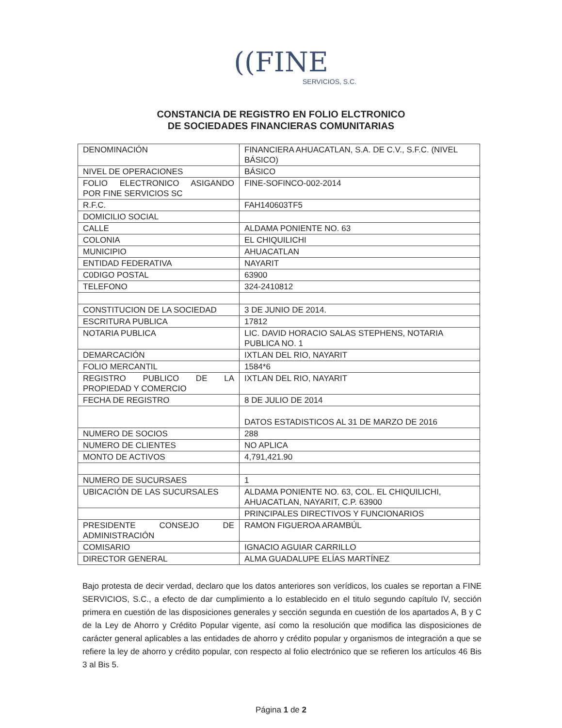((FINE
SERVICIOS, S.C.
CONSTANCIA DE REGISTRO EN FOLIO ELCTRONICO
DE SOCIEDADES FINANCIERAS COMUNITARIAS
| DENOMINACIÓN | FINANCIERA AHUACATLAN, S.A. DE C.V., S.F.C. (NIVEL BÁSICO) |
| NIVEL DE OPERACIONES | BÁSICO |
| FOLIO ELECTRONICO ASIGANDO POR FINE SERVICIOS SC | FINE-SOFINCO-002-2014 |
| R.F.C. | FAH140603TF5 |
| DOMICILIO SOCIAL | |
| CALLE | ALDAMA PONIENTE NO. 63 |
| COLONIA | EL CHIQUILICHI |
| MUNICIPIO | AHUACATLAN |
| ENTIDAD FEDERATIVA | NAYARIT |
| C0DIGO POSTAL | 63900 |
| TELEFONO | 324-2410812 |
| CONSTITUCION DE LA SOCIEDAD | 3 DE JUNIO DE 2014. |
| ESCRITURA PUBLICA | 17812 |
| NOTARIA PUBLICA | LIC. DAVID HORACIO SALAS STEPHENS, NOTARIA PUBLICA NO. 1 |
| DEMARCACIÓN | IXTLAN DEL RIO, NAYARIT |
| FOLIO MERCANTIL | 1584*6 |
| REGISTRO PUBLICO DE LA PROPIEDAD Y COMERCIO | IXTLAN DEL RIO, NAYARIT |
| FECHA DE REGISTRO | 8 DE JULIO DE 2014 |
| | DATOS ESTADISTICOS AL 31 DE MARZO DE 2016 |
| NUMERO DE SOCIOS | 288 |
| NUMERO DE CLIENTES | NO APLICA |
| MONTO DE ACTIVOS | 4,791,421.90 |
| NUMERO DE SUCURSAES | 1 |
| UBICACIÓN DE LAS SUCURSALES | ALDAMA PONIENTE NO. 63, COL. EL CHIQUILICHI, AHUACATLAN, NAYARIT, C.P. 63900 |
| | PRINCIPALES DIRECTIVOS Y FUNCIONARIOS |
| PRESIDENTE CONSEJO DE ADMINISTRACIÓN | RAMON FIGUEROA ARAMBÚL |
| COMISARIO | IGNACIO AGUIAR CARRILLO |
| DIRECTOR GENERAL | ALMA GUADALUPE ELÍAS MARTÍNEZ |
Bajo protesta de decir verdad, declaro que los datos anteriores son verídicos, los cuales se reportan a FINE SERVICIOS, S.C., a efecto de dar cumplimiento a lo establecido en el titulo segundo capítulo IV, sección primera en cuestión de las disposiciones generales y sección segunda en cuestión de los apartados A, B y C de la Ley de Ahorro y Crédito Popular vigente, así como la resolución que modifica las disposiciones de carácter general aplicables a las entidades de ahorro y crédito popular y organismos de integración a que se refiere la ley de ahorro y crédito popular, con respecto al folio electrónico que se refieren los artículos 46 Bis 3 al Bis 5.
Página 1 de 2